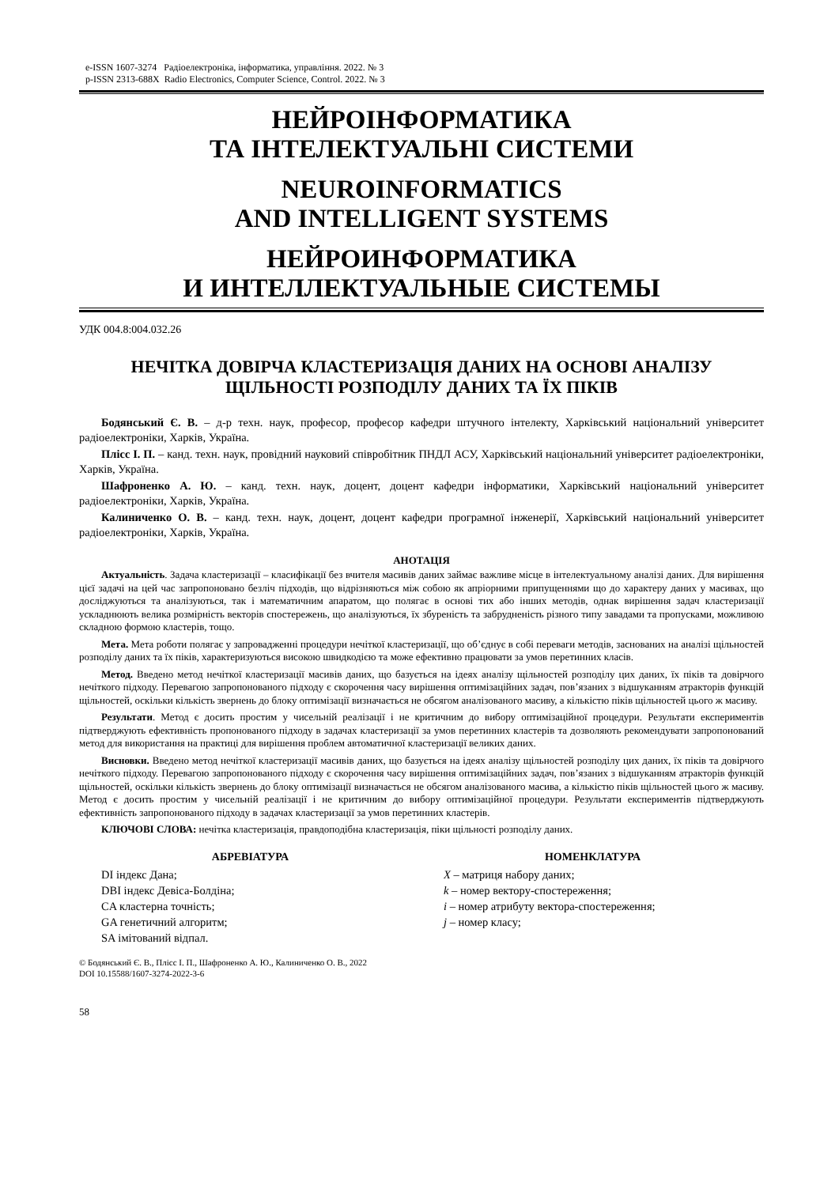e-ISSN 1607-3274 Радіоелектроніка, інформатика, управління. 2022. № 3
p-ISSN 2313-688X Radio Electronics, Computer Science, Control. 2022. № 3
НЕЙРОІНФОРМАТИКА
ТА ІНТЕЛЕКТУАЛЬНІ СИСТЕМИ
NEUROINFORMATICS
AND INTELLIGENT SYSTEMS
НЕЙРОИНФОРМАТИКА
И ИНТЕЛЛЕКТУАЛЬНЫЕ СИСТЕМЫ
УДК 004.8:004.032.26
НЕЧІТКА ДОВІРЧА КЛАСТЕРИЗАЦІЯ ДАНИХ НА ОСНОВІ АНАЛІЗУ
ЩІЛЬНОСТІ РОЗПОДІЛУ ДАНИХ ТА ЇХ ПІКІВ
Бодянський Є. В. – д-р техн. наук, професор, професор кафедри штучного інтелекту, Харківський національний університет радіоелектроніки, Харків, Україна.
Плісс І. П. – канд. техн. наук, провідний науковий співробітник ПНДЛ АСУ, Харківський національний університет радіоелектроніки, Харків, Україна.
Шафроненко А. Ю. – канд. техн. наук, доцент, доцент кафедри інформатики, Харківський національний університет радіоелектроніки, Харків, Україна.
Калиниченко О. В. – канд. техн. наук, доцент, доцент кафедри програмної інженерії, Харківський національний університет радіоелектроніки, Харків, Україна.
АНОТАЦІЯ
Актуальність. Задача кластеризації – класифікації без вчителя масивів даних займає важливе місце в інтелектуальному аналізі даних. Для вирішення цієї задачі на цей час запропоновано безліч підходів, що відрізняються між собою як апріорними припущеннями що до характеру даних у масивах, що досліджуються та аналізуються, так і математичним апаратом, що полягає в основі тих або інших методів, однак вирішення задач кластеризації ускладнюють велика розмірність векторів спостережень, що аналізуються, їх збуреність та забрудненість різного типу завадами та пропусками, можливою складною формою кластерів, тощо.
Мета. Мета роботи полягає у запровадженні процедури нечіткої кластеризації, що об’єднує в собі переваги методів, заснованих на аналізі щільностей розподілу даних та їх піків, характеризуються високою швидкодією та може ефективно працювати за умов перетинних класів.
Метод. Введено метод нечіткої кластеризації масивів даних, що базується на ідеях аналізу щільностей розподілу цих даних, їх піків та довірчого нечіткого підходу. Перевагою запропонованого підходу є скорочення часу вирішення оптимізаційних задач, пов’язаних з відшуканням атракторів функцій щільностей, оскільки кількість звернень до блоку оптимізації визначається не обсягом аналізованого масиву, а кількістю піків щільностей цього ж масиву.
Результати. Метод є досить простим у чисельній реалізації і не критичним до вибору оптимізаційної процедури. Результати експериментів підтверджують ефективність пропонованого підходу в задачах кластеризації за умов перетинних кластерів та дозволяють рекомендувати запропонований метод для використання на практиці для вирішення проблем автоматичної кластеризації великих даних.
Висновки. Введено метод нечіткої кластеризації масивів даних, що базується на ідеях аналізу щільностей розподілу цих даних, їх піків та довірчого нечіткого підходу. Перевагою запропонованого підходу є скорочення часу вирішення оптимізаційних задач, пов’язаних з відшуканням атракторів функцій щільностей, оскільки кількість звернень до блоку оптимізації визначається не обсягом аналізованого масива, а кількістю піків щільностей цього ж масиву. Метод є досить простим у чисельній реалізації і не критичним до вибору оптимізаційної процедури. Результати експериментів підтверджують ефективність запропонованого підходу в задачах кластеризації за умов перетинних кластерів.
КЛЮЧОВІ СЛОВА: нечітка кластеризація, правдоподібна кластеризація, піки щільності розподілу даних.
АБРЕВІАТУРА
DI індекс Дана;
DBI індекс Девіса-Болдіна;
CA кластерна точність;
GA генетичний алгоритм;
SA імітований відпал.
НОМЕНКЛАТУРА
X – матриця набору даних;
k – номер вектору-спостереження;
i – номер атрибуту вектора-спостереження;
j – номер класу;
© Бодянський Є. В., Плісс І. П., Шафроненко А. Ю., Калиниченко О. В., 2022
DOI 10.15588/1607-3274-2022-3-6
58